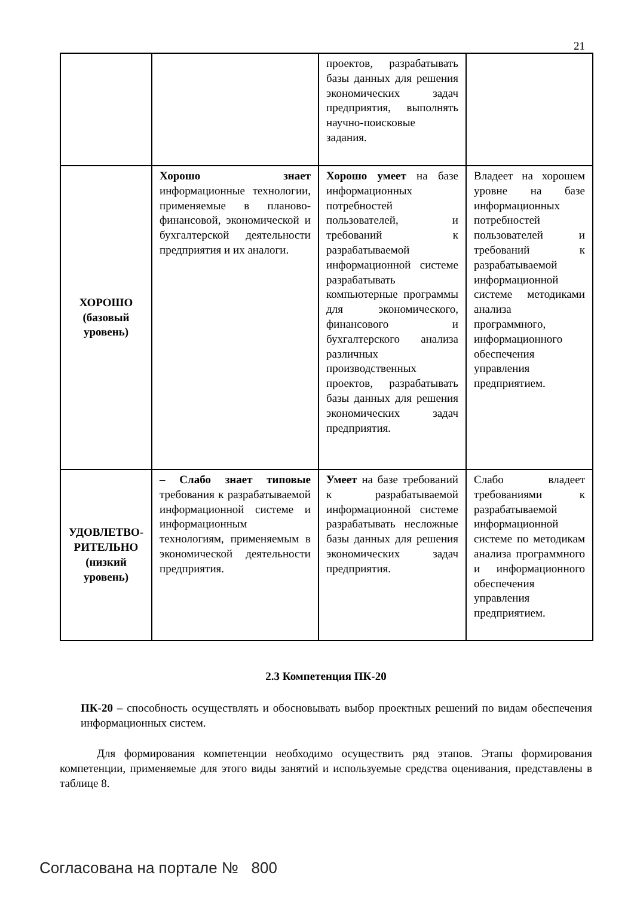21
| | | проектов, разрабатывать базы данных для решения экономических задач предприятия, выполнять научно-поисковые задания. | |
| ХОРОШО (базовый уровень) | Хорошо знает информационные технологии, применяемые в планово-финансовой, экономической и бухгалтерской деятельности предприятия и их аналоги. | Хорошо умеет на базе информационных потребностей пользователей, и требований к разрабатываемой информационной системе разрабатывать компьютерные программы для экономического, финансового и бухгалтерского анализа различных производственных проектов, разрабатывать базы данных для решения экономических задач предприятия. | Владеет на хорошем уровне на базе информационных потребностей пользователей и требований к разрабатываемой информационной системе методиками анализа программного, информационного обеспечения управления предприятием. |
| УДОВЛЕТВО-РИТЕЛЬНО (низкий уровень) | – Слабо знает типовые требования к разрабатываемой информационной системе и информационным технологиям, применяемым в экономической деятельности предприятия. | Умеет на базе требований к разрабатываемой информационной системе разрабатывать несложные базы данных для решения экономических задач предприятия. | Слабо владеет требованиями к разрабатываемой информационной системе по методикам анализа программного и информационного обеспечения управления предприятием. |
2.3 Компетенция ПК-20
ПК-20 – способность осуществлять и обосновывать выбор проектных решений по видам обеспечения информационных систем.
Для формирования компетенции необходимо осуществить ряд этапов. Этапы формирования компетенции, применяемые для этого виды занятий и используемые средства оценивания, представлены в таблице 8.
Согласована на портале № 800